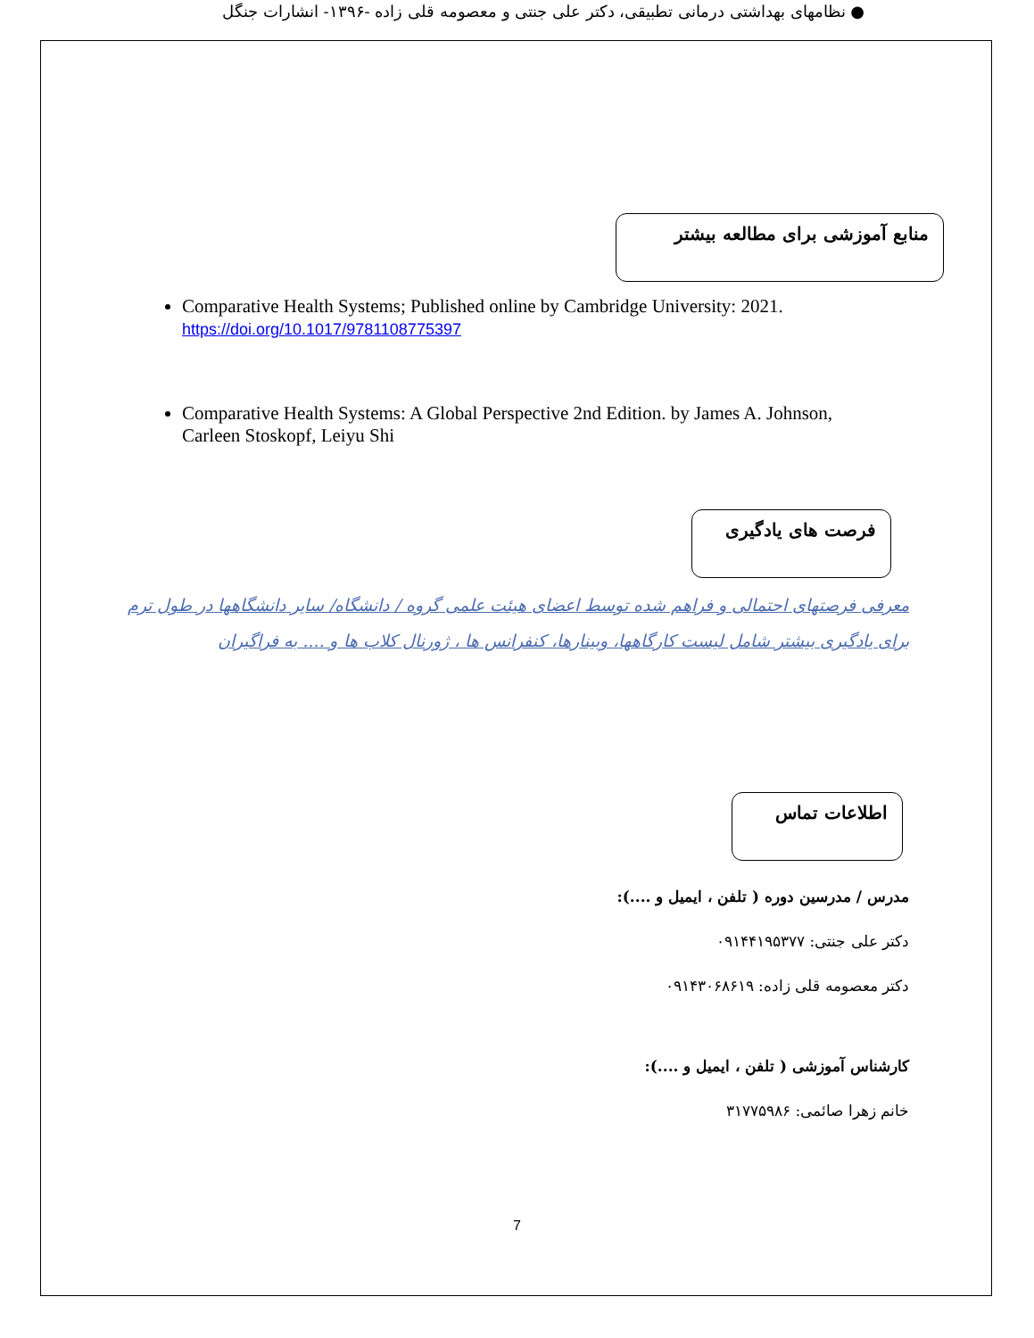● نظامهای بهداشتی درمانی تطبیقی، دکتر علی جنتی و معصومه قلی زاده -۱۳۹۶- انشارات جنگل
منابع آموزشی برای مطالعه بیشتر
Comparative Health Systems; Published online by Cambridge University: 2021.
https://doi.org/10.1017/9781108775397
Comparative Health Systems: A Global Perspective 2nd Edition. by James A. Johnson, Carleen Stoskopf, Leiyu Shi
فرصت های یادگیری
معرفی فرصتهای احتمالی و فراهم شده توسط اعضای هیئت علمی گروه / دانشگاه/ سایر دانشگاهها در طول ترم برای یادگیری بیشتر شامل لیست کارگاهها، وبینارها، کنفرانس ها ، ژورنال کلاب ها و .... به فراگیران
اطلاعات تماس
مدرس / مدرسین دوره ( تلفن ، ایمیل و ....):
دکتر علی جنتی: ۰۹۱۴۴۱۹۵۳۷۷
دکتر معصومه قلی زاده: ۰۹۱۴۳۰۶۸۶۱۹
کارشناس آموزشی ( تلفن ، ایمیل و ....):
خانم زهرا صائمی: ۳۱۷۷۵۹۸۶
7